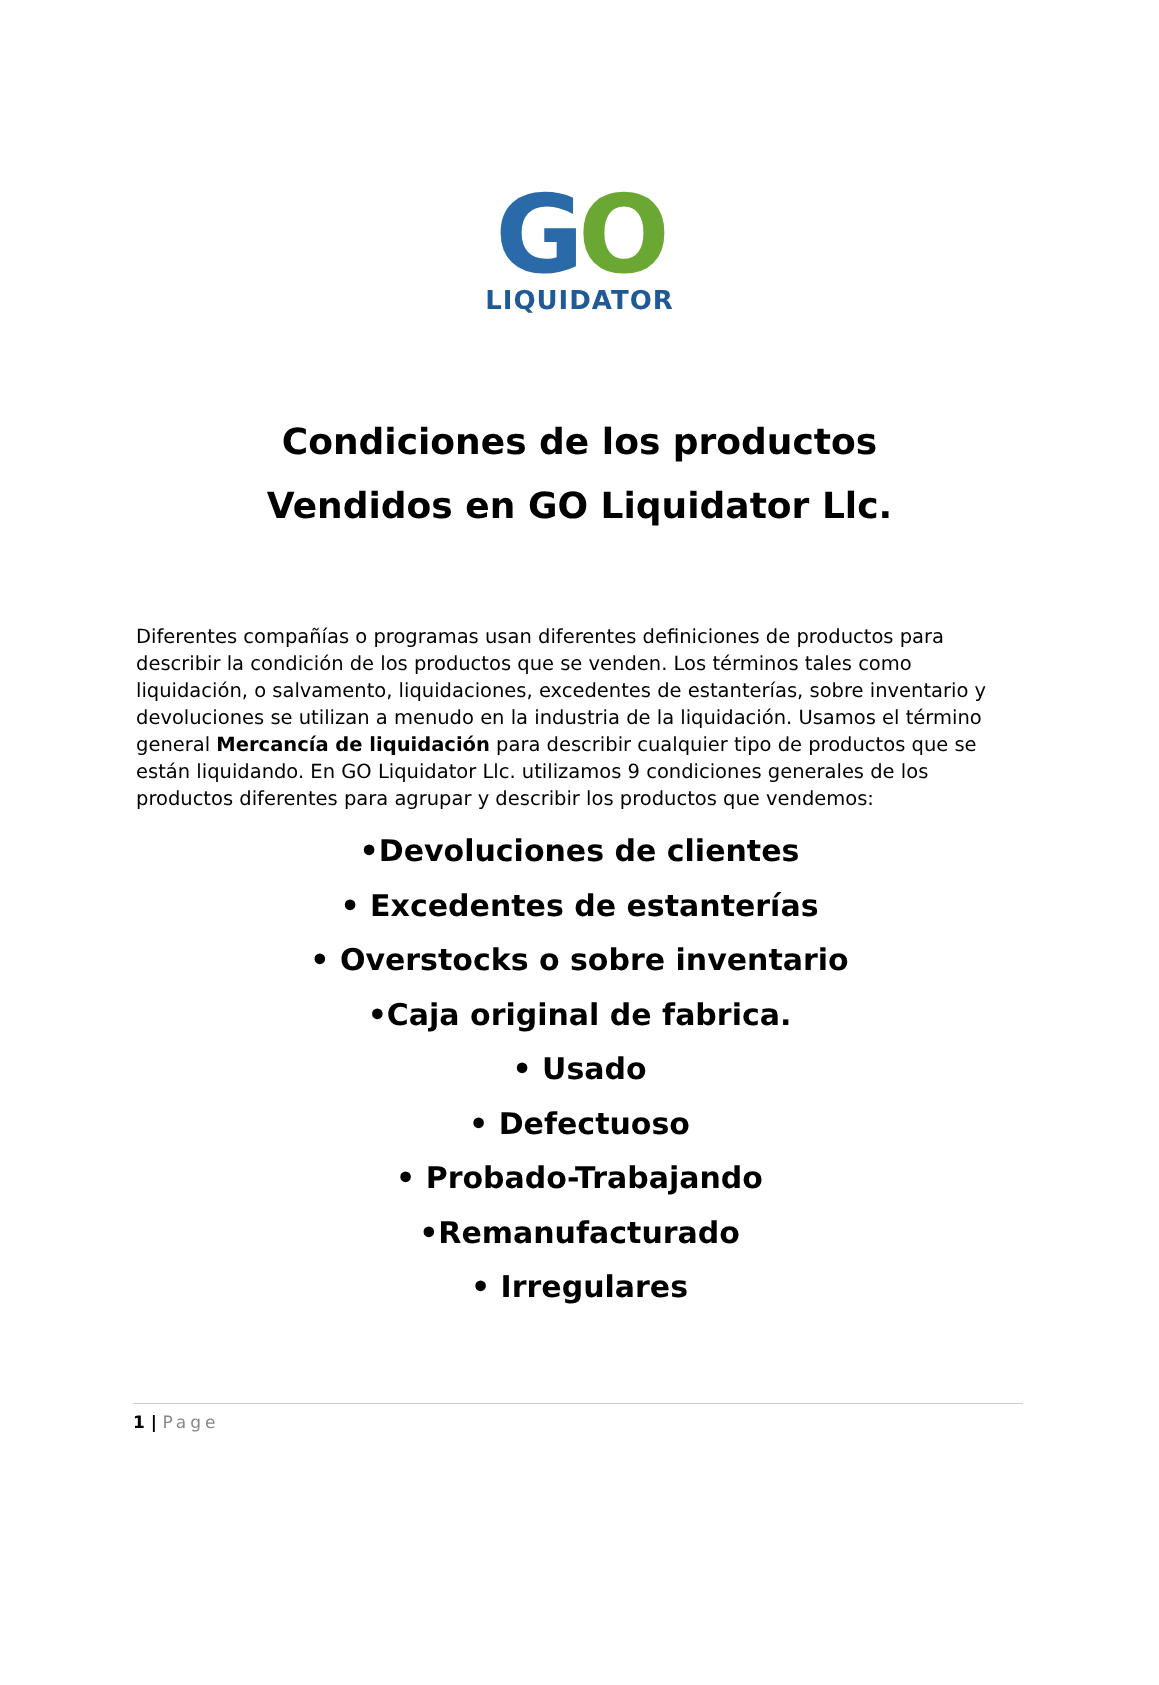GO
LIQUIDATOR
Condiciones de los productos
Vendidos en GO Liquidator Llc.
Diferentes compañías o programas usan diferentes definiciones de productos para describir la condición de los productos que se venden. Los términos tales como liquidación, o salvamento, liquidaciones, excedentes de estanterías, sobre inventario y devoluciones se utilizan a menudo en la industria de la liquidación. Usamos el término general Mercancía de liquidación para describir cualquier tipo de productos que se están liquidando. En GO Liquidator Llc. utilizamos 9 condiciones generales de los productos diferentes para agrupar y describir los productos que vendemos:
•Devoluciones de clientes
• Excedentes de estanterías
• Overstocks o sobre inventario
•Caja original de fabrica.
• Usado
• Defectuoso
• Probado-Trabajando
•Remanufacturado
• Irregulares
1 | Page